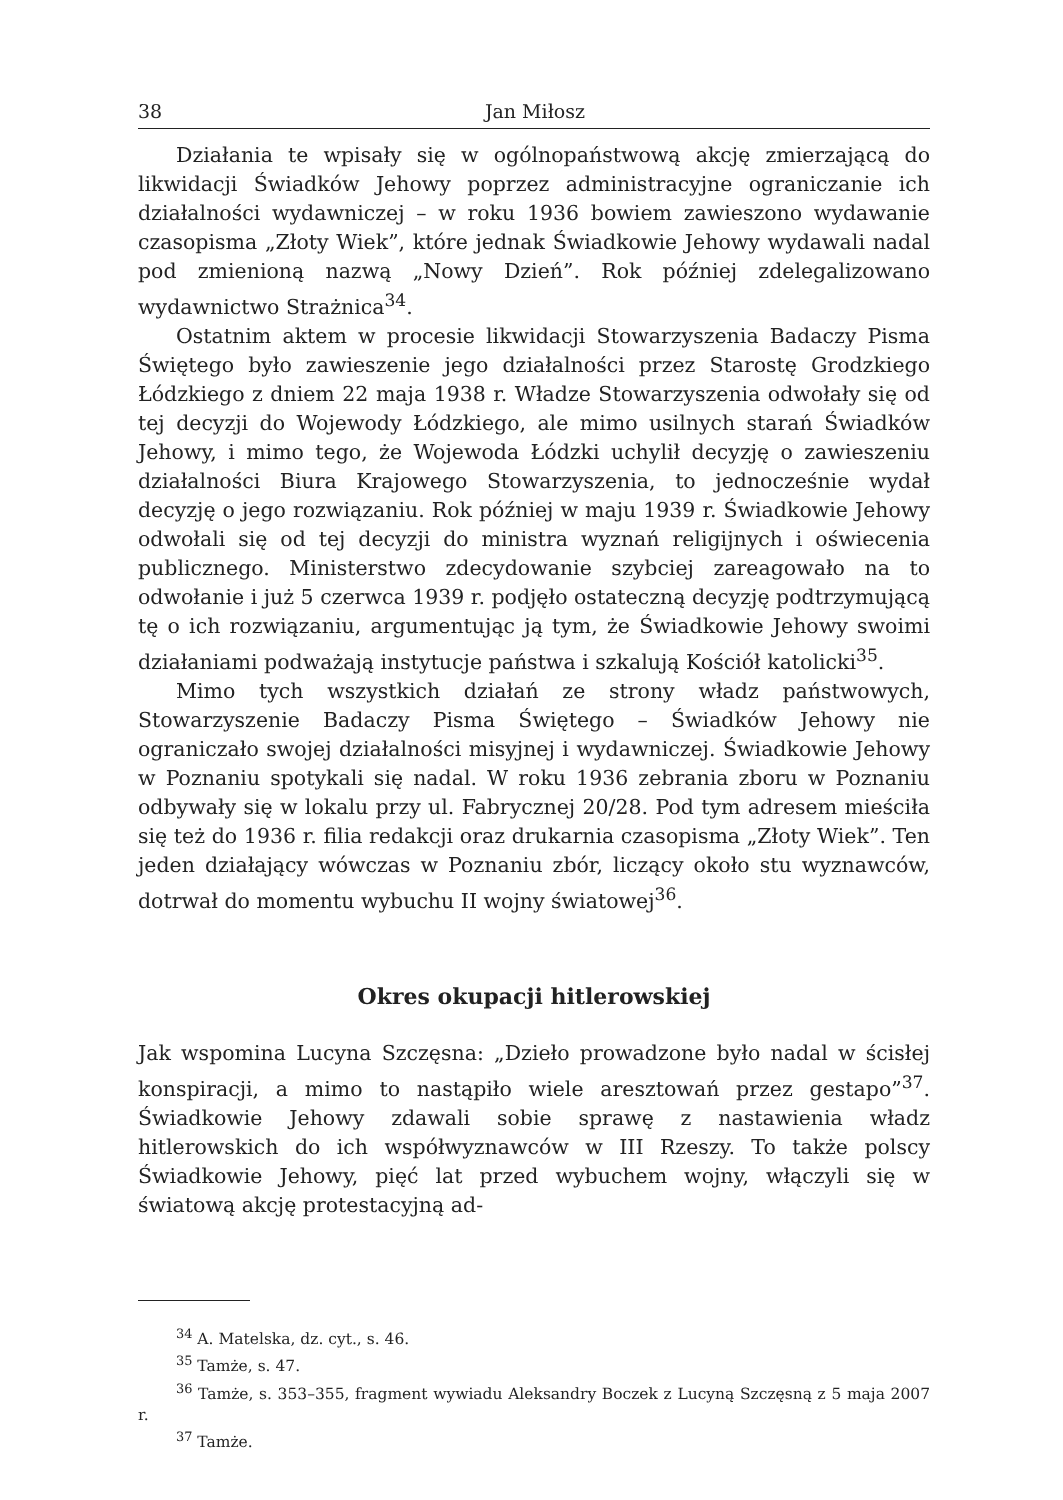38 Jan Miłosz
Działania te wpisały się w ogólnopaństwową akcję zmierzającą do likwidacji Świadków Jehowy poprzez administracyjne ograniczanie ich działalności wydawniczej – w roku 1936 bowiem zawieszono wydawanie czasopisma „Złoty Wiek”, które jednak Świadkowie Jehowy wydawali nadal pod zmienioną nazwą „Nowy Dzień”. Rok później zdelegalizowano wydawnictwo Strażnica<sup>34</sup>.
Ostatnim aktem w procesie likwidacji Stowarzyszenia Badaczy Pisma Świętego było zawieszenie jego działalności przez Starostę Grodzkiego Łódzkiego z dniem 22 maja 1938 r. Władze Stowarzyszenia odwołały się od tej decyzji do Wojewody Łódzkiego, ale mimo usilnych starań Świadków Jehowy, i mimo tego, że Wojewoda Łódzki uchylił decyzję o zawieszeniu działalności Biura Krajowego Stowarzyszenia, to jednocześnie wydał decyzję o jego rozwiązaniu. Rok później w maju 1939 r. Świadkowie Jehowy odwołali się od tej decyzji do ministra wyznań religijnych i oświecenia publicznego. Ministerstwo zdecydowanie szybciej zareagowało na to odwołanie i już 5 czerwca 1939 r. podjęło ostateczną decyzję podtrzymującą tę o ich rozwiązaniu, argumentując ją tym, że Świadkowie Jehowy swoimi działaniami podważają instytucje państwa i szkalują Kościół katolicki<sup>35</sup>.
Mimo tych wszystkich działań ze strony władz państwowych, Stowarzyszenie Badaczy Pisma Świętego – Świadków Jehowy nie ograniczało swojej działalności misyjnej i wydawniczej. Świadkowie Jehowy w Poznaniu spotykali się nadal. W roku 1936 zebrania zboru w Poznaniu odbywały się w lokalu przy ul. Fabrycznej 20/28. Pod tym adresem mieściła się też do 1936 r. filia redakcji oraz drukarnia czasopisma „Złoty Wiek”. Ten jeden działający wówczas w Poznaniu zbór, liczący około stu wyznawców, dotrwał do momentu wybuchu II wojny światowej<sup>36</sup>.
Okres okupacji hitlerowskiej
Jak wspomina Lucyna Szczęsna: „Dzieło prowadzone było nadal w ścisłej konspiracji, a mimo to nastąpiło wiele aresztowań przez gestapo”<sup>37</sup>. Świadkowie Jehowy zdawali sobie sprawę z nastawienia władz hitlerowskich do ich współwyznawców w III Rzeszy. To także polscy Świadkowie Jehowy, pięć lat przed wybuchem wojny, włączyli się w światową akcję protestacyjną ad-
<sup>34</sup> A. Matelska, dz. cyt., s. 46.
<sup>35</sup> Tamże, s. 47.
<sup>36</sup> Tamże, s. 353–355, fragment wywiadu Aleksandry Boczek z Lucyną Szczęsną z 5 maja 2007 r.
<sup>37</sup> Tamże.